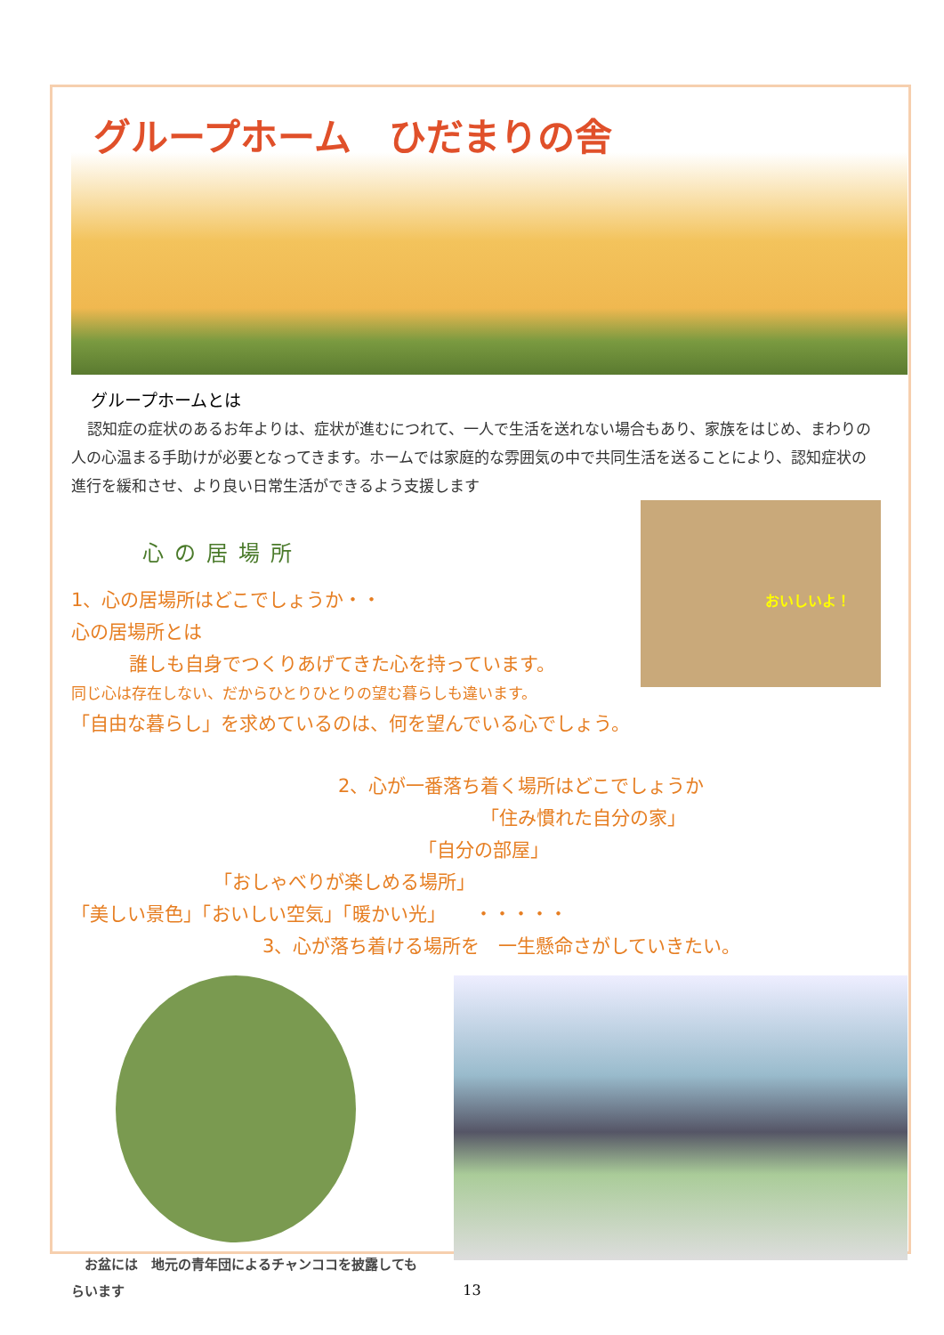グループホーム　ひだまりの舎
グループホームとは
認知症の症状のあるお年よりは、症状が進むにつれて、一人で生活を送れない場合もあり、家族をはじめ、まわりの人の心温まる手助けが必要となってきます。ホームでは家庭的な雰囲気の中で共同生活を送ることにより、認知症状の進行を緩和させ、より良い日常生活ができるよう支援します
おいしいよ！
心の居場所
1、心の居場所はどこでしょうか・・
心の居場所とは
誰しも自身でつくりあげてきた心を持っています。
同じ心は存在しない、だからひとりひとりの望む暮らしも違います。
「自由な暮らし」を求めているのは、何を望んでいる心でしょう。
2、心が一番落ち着く場所はどこでしょうか
「住み慣れた自分の家」
「自分の部屋」
「おしゃべりが楽しめる場所」
「美しい景色」「おいしい空気」「暖かい光」　　・・・・・
3、心が落ち着ける場所を　一生懸命さがしていきたい。
　お盆には　地元の青年団によるチャンココを披露してもらいます
13